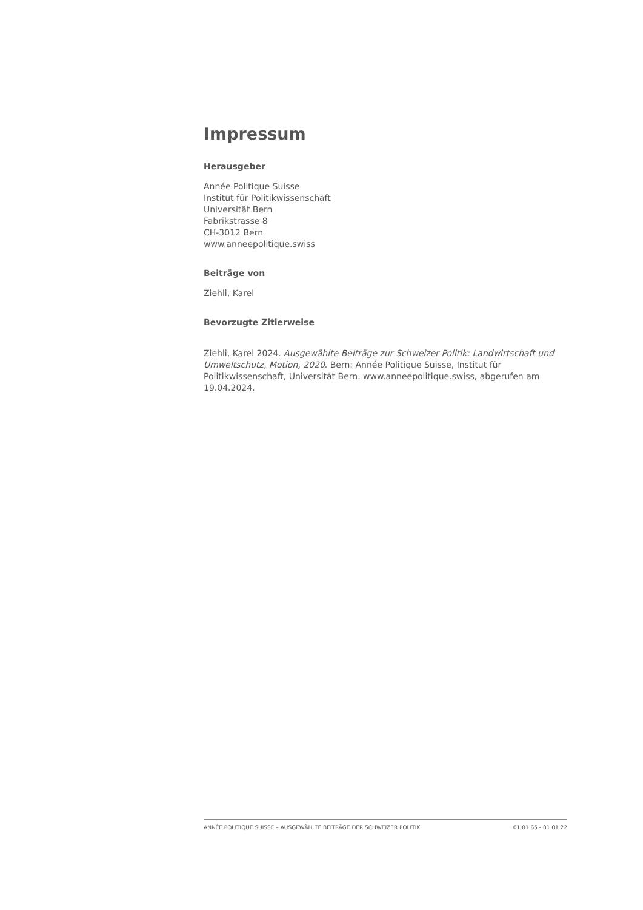Impressum
Herausgeber
Année Politique Suisse
Institut für Politikwissenschaft
Universität Bern
Fabrikstrasse 8
CH-3012 Bern
www.anneepolitique.swiss
Beiträge von
Ziehli, Karel
Bevorzugte Zitierweise
Ziehli, Karel 2024. Ausgewählte Beiträge zur Schweizer Politik: Landwirtschaft und Umweltschutz, Motion, 2020. Bern: Année Politique Suisse, Institut für Politikwissenschaft, Universität Bern. www.anneepolitique.swiss, abgerufen am 19.04.2024.
ANNÉE POLITIQUE SUISSE – AUSGEWÄHLTE BEITRÄGE DER SCHWEIZER POLITIK 01.01.65 - 01.01.22